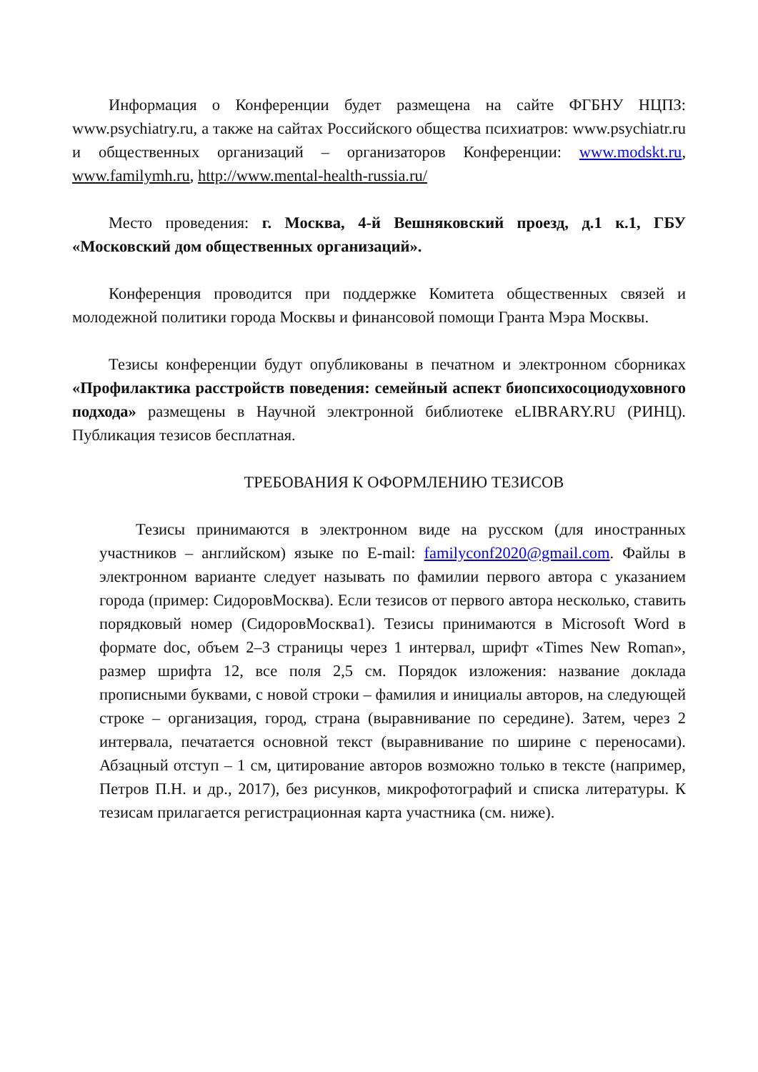Информация о Конференции будет размещена на сайте ФГБНУ НЦПЗ: www.psychiatry.ru, а также на сайтах Российского общества психиатров: www.psychiatr.ru и общественных организаций – организаторов Конференции: www.modskt.ru, www.familymh.ru, http://www.mental-health-russia.ru/
Место проведения: г. Москва, 4-й Вешняковский проезд, д.1 к.1, ГБУ «Московский дом общественных организаций».
Конференция проводится при поддержке Комитета общественных связей и молодежной политики города Москвы и финансовой помощи Гранта Мэра Москвы.
Тезисы конференции будут опубликованы в печатном и электронном сборниках «Профилактика расстройств поведения: семейный аспект биопсихосоциодуховного подхода» размещены в Научной электронной библиотеке eLIBRARY.RU (РИНЦ). Публикация тезисов бесплатная.
ТРЕБОВАНИЯ К ОФОРМЛЕНИЮ ТЕЗИСОВ
Тезисы принимаются в электронном виде на русском (для иностранных участников – английском) языке по E-mail: familyconf2020@gmail.com. Файлы в электронном варианте следует называть по фамилии первого автора с указанием города (пример: СидоровМосква). Если тезисов от первого автора несколько, ставить порядковый номер (СидоровМосква1). Тезисы принимаются в Microsoft Word в формате doc, объем 2–3 страницы через 1 интервал, шрифт «Times New Roman», размер шрифта 12, все поля 2,5 см. Порядок изложения: название доклада прописными буквами, с новой строки – фамилия и инициалы авторов, на следующей строке – организация, город, страна (выравнивание по середине). Затем, через 2 интервала, печатается основной текст (выравнивание по ширине с переносами). Абзацный отступ – 1 см, цитирование авторов возможно только в тексте (например, Петров П.Н. и др., 2017), без рисунков, микрофотографий и списка литературы. К тезисам прилагается регистрационная карта участника (см. ниже).